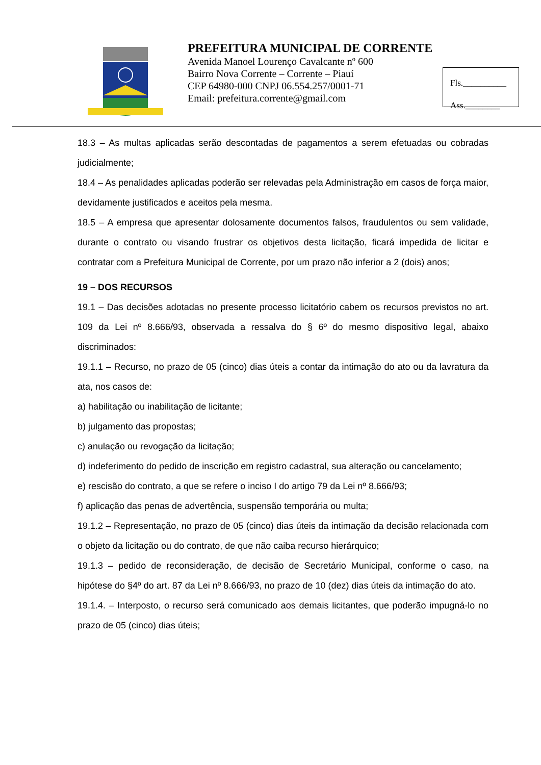PREFEITURA MUNICIPAL DE CORRENTE
Avenida Manoel Lourenço Cavalcante nº 600
Bairro Nova Corrente – Corrente – Piauí
CEP 64980-000 CNPJ 06.554.257/0001-71
Email: prefeitura.corrente@gmail.com
Fls.__________
Ass.________
18.3 – As multas aplicadas serão descontadas de pagamentos a serem efetuadas ou cobradas judicialmente;
18.4 – As penalidades aplicadas poderão ser relevadas pela Administração em casos de força maior, devidamente justificados e aceitos pela mesma.
18.5 – A empresa que apresentar dolosamente documentos falsos, fraudulentos ou sem validade, durante o contrato ou visando frustrar os objetivos desta licitação, ficará impedida de licitar e contratar com a Prefeitura Municipal de Corrente, por um prazo não inferior a 2 (dois) anos;
19 – DOS RECURSOS
19.1 – Das decisões adotadas no presente processo licitatório cabem os recursos previstos no art. 109 da Lei nº 8.666/93, observada a ressalva do § 6º do mesmo dispositivo legal, abaixo discriminados:
19.1.1 – Recurso, no prazo de 05 (cinco) dias úteis a contar da intimação do ato ou da lavratura da ata, nos casos de:
a) habilitação ou inabilitação de licitante;
b) julgamento das propostas;
c) anulação ou revogação da licitação;
d) indeferimento do pedido de inscrição em registro cadastral, sua alteração ou cancelamento;
e) rescisão do contrato, a que se refere o inciso I do artigo 79 da Lei nº 8.666/93;
f) aplicação das penas de advertência, suspensão temporária ou multa;
19.1.2 – Representação, no prazo de 05 (cinco) dias úteis da intimação da decisão relacionada com o objeto da licitação ou do contrato, de que não caiba recurso hierárquico;
19.1.3 – pedido de reconsideração, de decisão de Secretário Municipal, conforme o caso, na hipótese do §4º do art. 87 da Lei nº 8.666/93, no prazo de 10 (dez) dias úteis da intimação do ato.
19.1.4. – Interposto, o recurso será comunicado aos demais licitantes, que poderão impugná-lo no prazo de 05 (cinco) dias úteis;